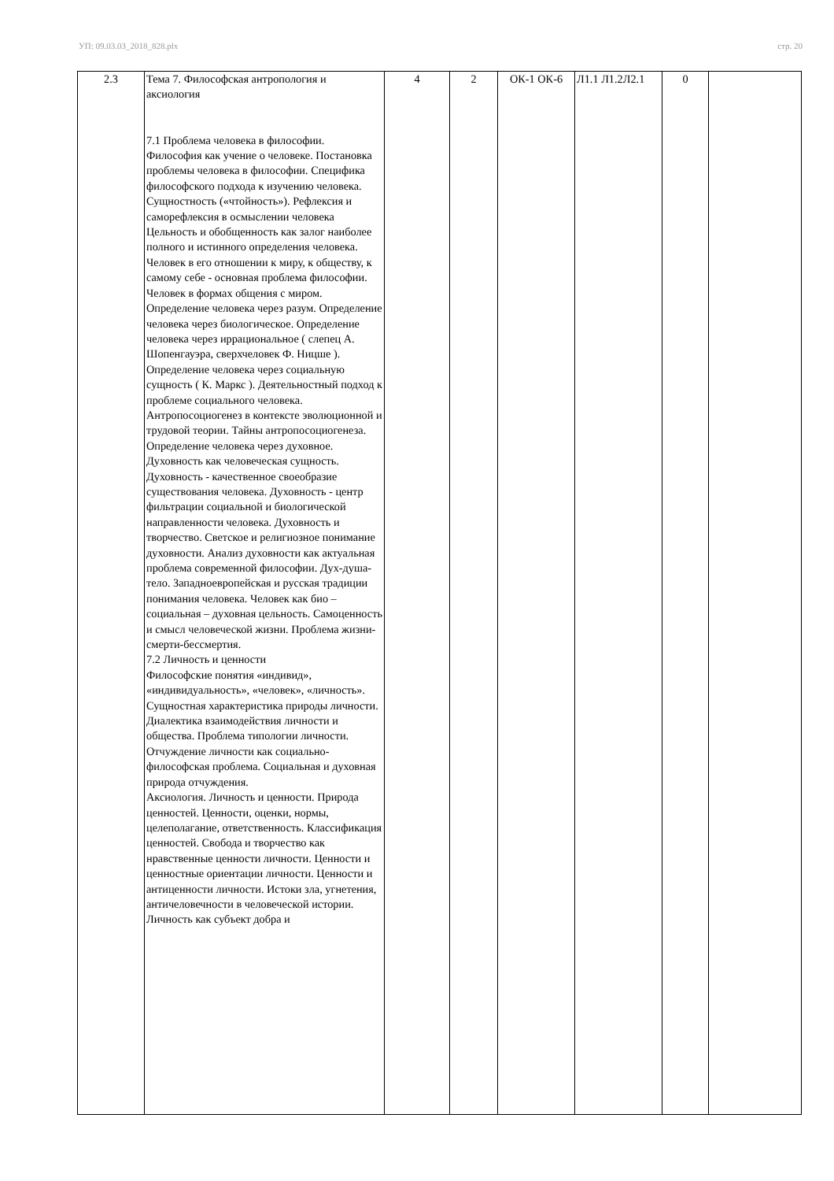УП: 09.03.03_2018_828.plx стр. 20
| 2.3 | Тема 7. Философская антропология и аксиология 7.1 Проблема человека в философии. Философия как учение о человеке. Постановка проблемы человека в философии. Специфика философского подхода к изучению человека. Сущностность («чтойность»). Рефлексия и саморефлексия в осмыслении человека Цельность и обобщенность как залог наиболее полного и истинного определения человека. Человек в его отношении к миру, к обществу, к самому себе - основная проблема философии. Человек в формах общения с миром. Определение человека через разум. Определение человека через биологическое. Определение человека через иррациональное ( слепец А. Шопенгауэра, сверхчеловек Ф. Ницше ). Определение человека через социальную сущность ( К. Маркс ). Деятельностный подход к проблеме социального человека. Антропосоциогенез в контексте эволюционной и трудовой теории. Тайны антропосоциогенеза. Определение человека через духовное. Духовность как человеческая сущность. Духовность - качественное своеобразие существования человека. Духовность - центр фильтрации социальной и биологической направленности человека. Духовность и творчество. Светское и религиозное понимание духовности. Анализ духовности как актуальная проблема современной философии. Дух-душа-тело. Западноевропейская и русская традиции понимания человека. Человек как био – социальная – духовная цельность. Самоценность и смысл человеческой жизни. Проблема жизни-смерти-бессмертия. 7.2 Личность и ценности Философские понятия «индивид», «индивидуальность», «человек», «личность». Сущностная характеристика природы личности. Диалектика взаимодействия личности и общества. Проблема типологии личности. Отчуждение личности как социально-философская проблема. Социальная и духовная природа отчуждения. Аксиология. Личность и ценности. Природа ценностей. Ценности, оценки, нормы, целеполагание, ответственность. Классификация ценностей. Свобода и творчество как нравственные ценности личности. Ценности и ценностные ориентации личности. Ценности и антиценности личности. Истоки зла, угнетения, античеловечности в человеческой истории. Личность как субъект добра и | 4 | 2 | ОК-1 ОК-6 | Л1.1 Л1.2Л2.1 | 0 | |